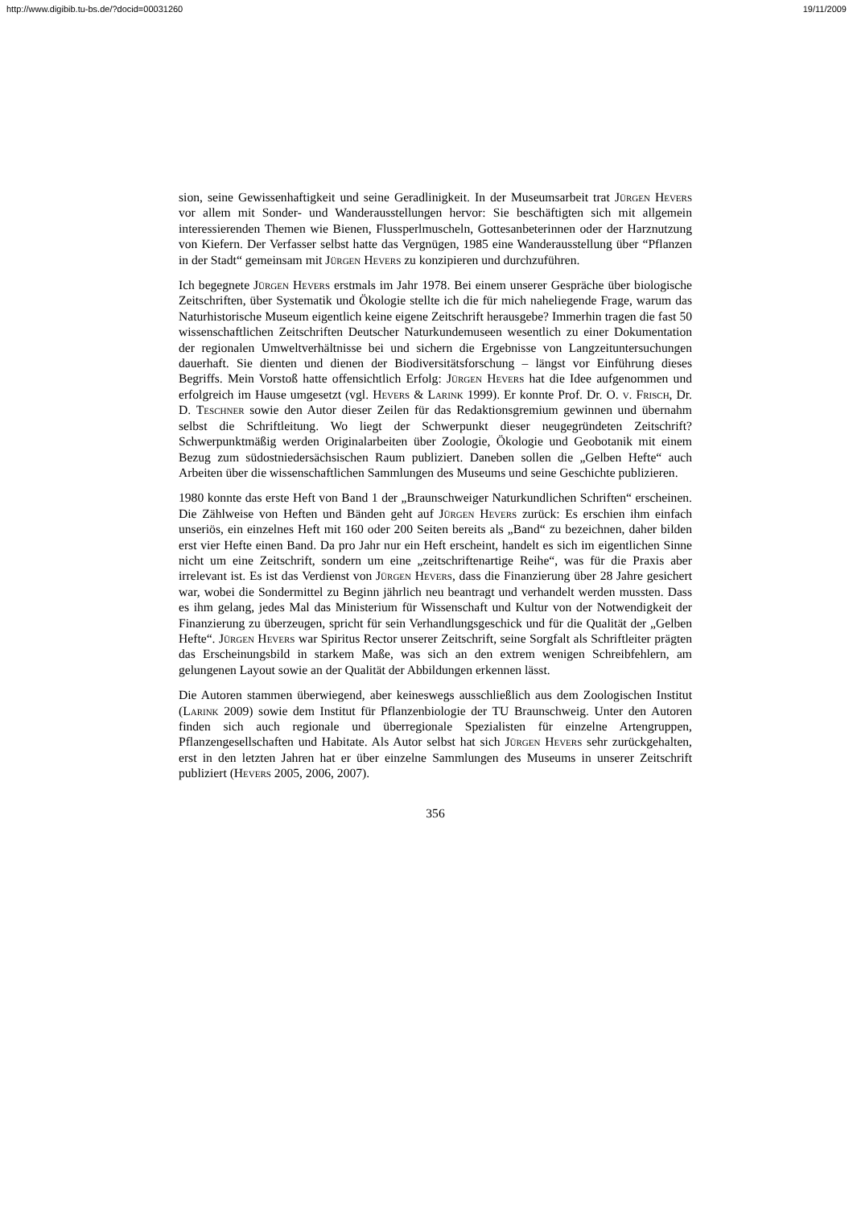http://www.digibib.tu-bs.de/?docid=00031260 19/11/2009
sion, seine Gewissenhaftigkeit und seine Geradlinigkeit. In der Museumsarbeit trat Jürgen Hevers vor allem mit Sonder- und Wanderausstellungen hervor: Sie beschäftigten sich mit allgemein interessierenden Themen wie Bienen, Flussperlmuscheln, Gottesanbeterinnen oder der Harznutzung von Kiefern. Der Verfasser selbst hatte das Vergnügen, 1985 eine Wanderausstellung über “Pflanzen in der Stadt“ gemeinsam mit Jürgen Hevers zu konzipieren und durchzuführen.
Ich begegnete Jürgen Hevers erstmals im Jahr 1978. Bei einem unserer Gespräche über biologische Zeitschriften, über Systematik und Ökologie stellte ich die für mich naheliegende Frage, warum das Naturhistorische Museum eigentlich keine eigene Zeitschrift herausgebe? Immerhin tragen die fast 50 wissenschaftlichen Zeitschriften Deutscher Naturkundemuseen wesentlich zu einer Dokumentation der regionalen Umweltverhältnisse bei und sichern die Ergebnisse von Langzeituntersuchungen dauerhaft. Sie dienten und dienen der Biodiversitätsforschung – längst vor Einführung dieses Begriffs. Mein Vorstoß hatte offensichtlich Erfolg: Jürgen Hevers hat die Idee aufgenommen und erfolgreich im Hause umgesetzt (vgl. Hevers & Larink 1999). Er konnte Prof. Dr. O. v. Frisch, Dr. D. Teschner sowie den Autor dieser Zeilen für das Redaktionsgremium gewinnen und übernahm selbst die Schriftleitung. Wo liegt der Schwerpunkt dieser neugegründeten Zeitschrift? Schwerpunktmäßig werden Originalarbeiten über Zoologie, Ökologie und Geobotanik mit einem Bezug zum südostniedersächsischen Raum publiziert. Daneben sollen die „Gelben Hefte“ auch Arbeiten über die wissenschaftlichen Sammlungen des Museums und seine Geschichte publizieren.
1980 konnte das erste Heft von Band 1 der „Braunschweiger Naturkundlichen Schriften“ erscheinen. Die Zählweise von Heften und Bänden geht auf Jürgen Hevers zurück: Es erschien ihm einfach unseriös, ein einzelnes Heft mit 160 oder 200 Seiten bereits als „Band“ zu bezeichnen, daher bilden erst vier Hefte einen Band. Da pro Jahr nur ein Heft erscheint, handelt es sich im eigentlichen Sinne nicht um eine Zeitschrift, sondern um eine „zeitschriftenartige Reihe“, was für die Praxis aber irrelevant ist. Es ist das Verdienst von Jürgen Hevers, dass die Finanzierung über 28 Jahre gesichert war, wobei die Sondermittel zu Beginn jährlich neu beantragt und verhandelt werden mussten. Dass es ihm gelang, jedes Mal das Ministerium für Wissenschaft und Kultur von der Notwendigkeit der Finanzierung zu überzeugen, spricht für sein Verhandlungsgeschick und für die Qualität der „Gelben Hefte“. Jürgen Hevers war Spiritus Rector unserer Zeitschrift, seine Sorgfalt als Schriftleiter prägten das Erscheinungsbild in starkem Maße, was sich an den extrem wenigen Schreibfehlern, am gelungenen Layout sowie an der Qualität der Abbildungen erkennen lässt.
Die Autoren stammen überwiegend, aber keineswegs ausschließlich aus dem Zoologischen Institut (Larink 2009) sowie dem Institut für Pflanzenbiologie der TU Braunschweig. Unter den Autoren finden sich auch regionale und überregionale Spezialisten für einzelne Artengruppen, Pflanzengesellschaften und Habitate. Als Autor selbst hat sich Jürgen Hevers sehr zurückgehalten, erst in den letzten Jahren hat er über einzelne Sammlungen des Museums in unserer Zeitschrift publiziert (Hevers 2005, 2006, 2007).
356